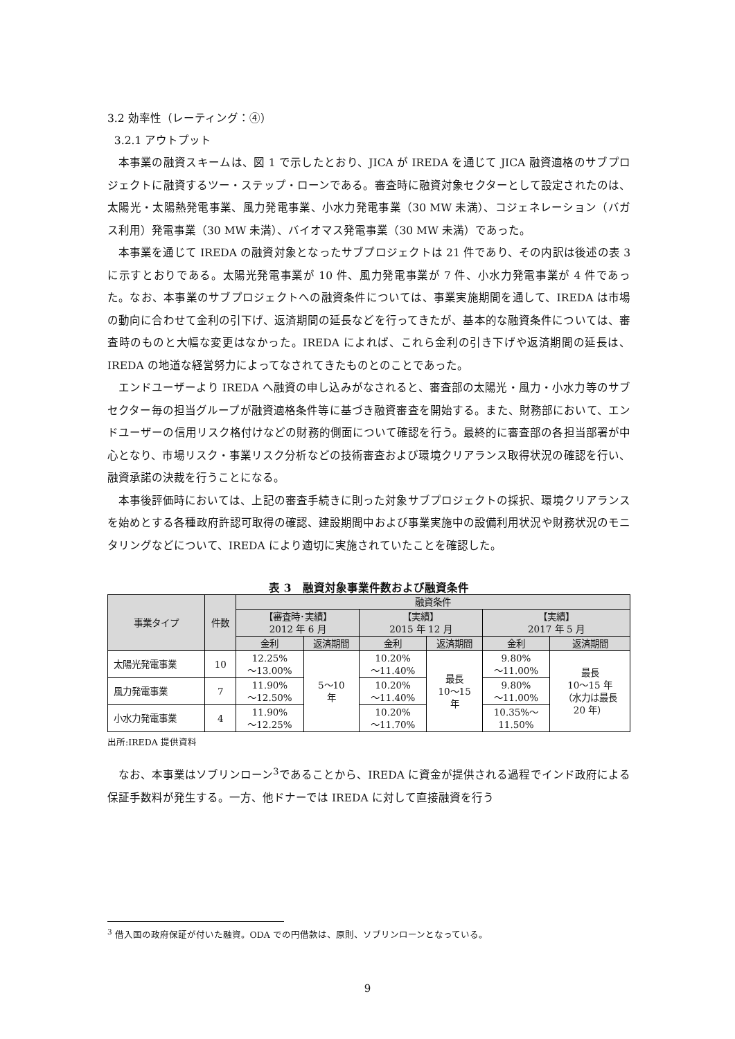3.2 効率性（レーティング：④）
3.2.1 アウトプット
本事業の融資スキームは、図 1 で示したとおり、JICA が IREDA を通じて JICA 融資適格のサブプロジェクトに融資するツー・ステップ・ローンである。審査時に融資対象セクターとして設定されたのは、太陽光・太陽熱発電事業、風力発電事業、小水力発電事業（30 MW 未満）、コジェネレーション（バガス利用）発電事業（30 MW 未満）、バイオマス発電事業（30 MW 未満）であった。
本事業を通じて IREDA の融資対象となったサブプロジェクトは 21 件であり、その内訳は後述の表 3 に示すとおりである。太陽光発電事業が 10 件、風力発電事業が 7 件、小水力発電事業が 4 件であった。なお、本事業のサブプロジェクトへの融資条件については、事業実施期間を通して、IREDA は市場の動向に合わせて金利の引下げ、返済期間の延長などを行ってきたが、基本的な融資条件については、審査時のものと大幅な変更はなかった。IREDA によれば、これら金利の引き下げや返済期間の延長は、IREDA の地道な経営努力によってなされてきたものとのことであった。
エンドユーザーより IREDA へ融資の申し込みがなされると、審査部の太陽光・風力・小水力等のサブセクター毎の担当グループが融資適格条件等に基づき融資審査を開始する。また、財務部において、エンドユーザーの信用リスク格付けなどの財務的側面について確認を行う。最終的に審査部の各担当部署が中心となり、市場リスク・事業リスク分析などの技術審査および環境クリアランス取得状況の確認を行い、融資承諾の決裁を行うことになる。
本事後評価時においては、上記の審査手続きに則った対象サブプロジェクトの採択、環境クリアランスを始めとする各種政府許認可取得の確認、建設期間中および事業実施中の設備利用状況や財務状況のモニタリングなどについて、IREDA により適切に実施されていたことを確認した。
表 3　融資対象事業件数および融資条件
| 事業タイプ | 件数 | 融資条件 | | | | | |
| --- | --- | --- | --- | --- | --- | --- | --- |
| | | 【審査時･実績】 2012 年 6 月 | | 【実績】 2015 年 12 月 | | 【実績】 2017 年 5 月 | |
| | | 金利 | 返済期間 | 金利 | 返済期間 | 金利 | 返済期間 |
| 太陽光発電事業 | 10 | 12.25% ～13.00% | 5～10 年 | 10.20% ～11.40% | 最長 10～15 年 | 9.80% ～11.00% | 最長 10～15 年 （水力は最長 20 年） |
| 風力発電事業 | 7 | 11.90% ～12.50% | | 10.20% ～11.40% | | 9.80% ～11.00% | |
| 小水力発電事業 | 4 | 11.90% ～12.25% | | 10.20% ～11.70% | | 10.35%～ 11.50% | |
出所:IREDA 提供資料
なお、本事業はソブリンローン<sup>3</sup>であることから、IREDA に資金が提供される過程でインド政府による保証手数料が発生する。一方、他ドナーでは IREDA に対して直接融資を行う
<sup>3</sup> 借入国の政府保証が付いた融資。ODA での円借款は、原則、ソブリンローンとなっている。
9